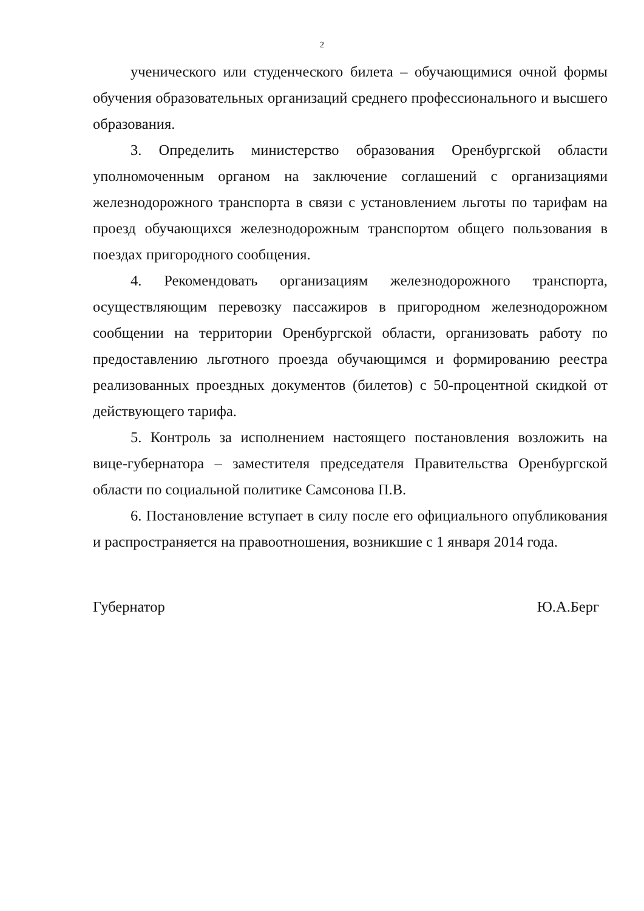2
ученического или студенческого билета – обучающимися очной формы обучения образовательных организаций среднего профессионального и высшего образования.
3. Определить министерство образования Оренбургской области уполномоченным органом на заключение соглашений с организациями железнодорожного транспорта в связи с установлением льготы по тарифам на проезд обучающихся железнодорожным транспортом общего пользования в поездах пригородного сообщения.
4. Рекомендовать организациям железнодорожного транспорта, осуществляющим перевозку пассажиров в пригородном железнодорожном сообщении на территории Оренбургской области, организовать работу по предоставлению льготного проезда обучающимся и формированию реестра реализованных проездных документов (билетов) с 50-процентной скидкой от действующего тарифа.
5. Контроль за исполнением настоящего постановления возложить на вице-губернатора – заместителя председателя Правительства Оренбургской области по социальной политике Самсонова П.В.
6. Постановление вступает в силу после его официального опубликования и распространяется на правоотношения, возникшие с 1 января 2014 года.
Губернатор Ю.А.Берг